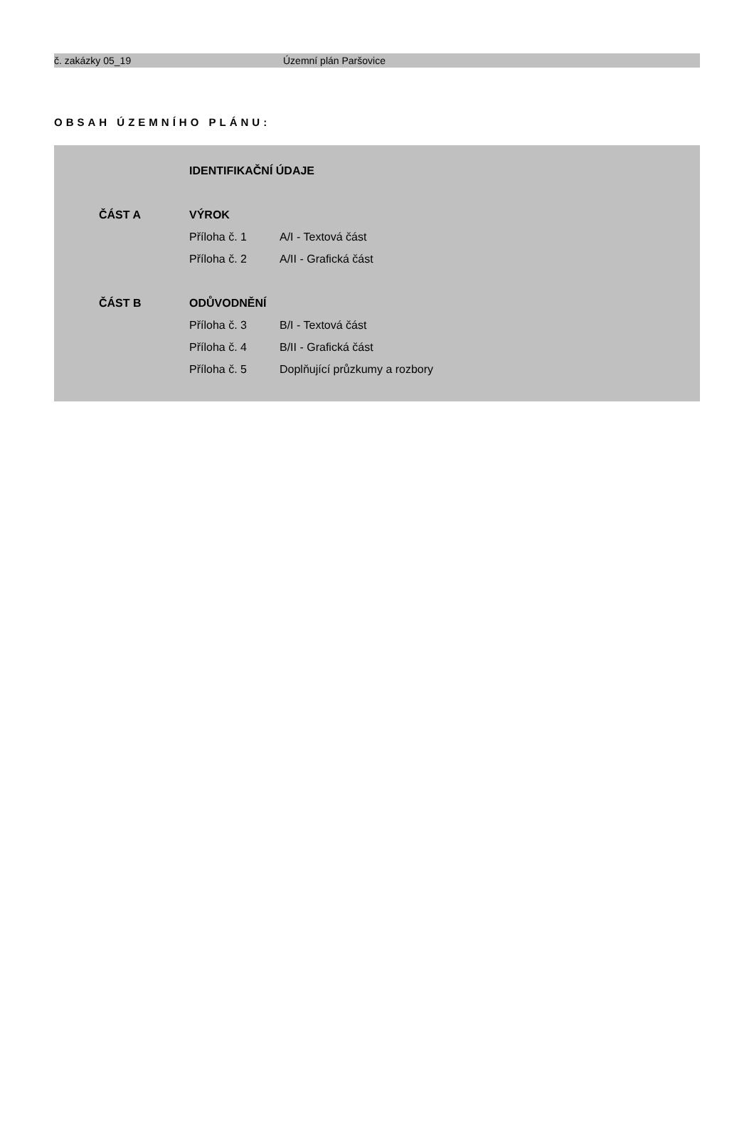č. zakázky 05_19 Územní plán Paršovice
OBSAH ÚZEMNÍHO PLÁNU:
| | | IDENTIFIKAČNÍ ÚDAJE | |
| | ČÁST A | VÝROK | |
| | | Příloha č. 1 | A/I - Textová část |
| | | Příloha č. 2 | A/II - Grafická část |
| | ČÁST B | ODŮVODNĚNÍ | |
| | | Příloha č. 3 | B/I - Textová část |
| | | Příloha č. 4 | B/II - Grafická část |
| | | Příloha č. 5 | Doplňující průzkumy a rozbory |